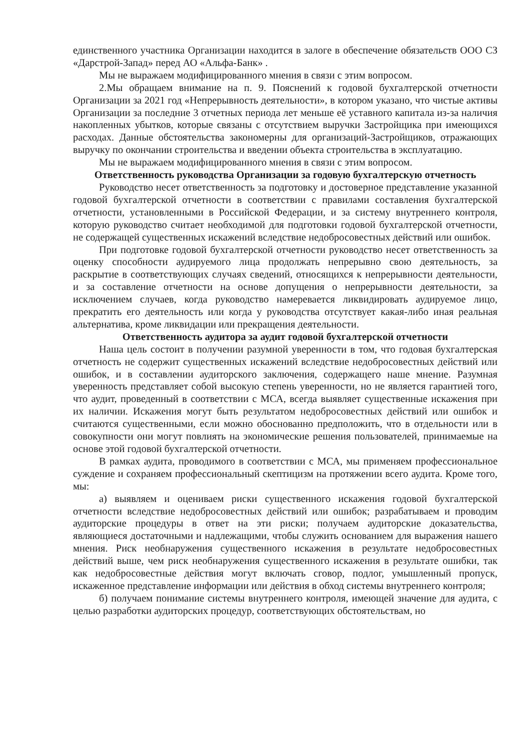единственного участника Организации находится в залоге в обеспечение обязательств ООО СЗ «Дарстрой-Запад» перед АО «Альфа-Банк» .
Мы не выражаем модифицированного мнения в связи с этим вопросом.
2.Мы обращаем внимание на п. 9. Пояснений к годовой бухгалтерской отчетности Организации за 2021 год «Непрерывность деятельности», в котором указано, что чистые активы Организации за последние 3 отчетных периода лет меньше её уставного капитала из-за наличия накопленных убытков, которые связаны с отсутствием выручки Застройщика при имеющихся расходах. Данные обстоятельства закономерны для организаций-Застройщиков, отражающих выручку по окончании строительства и введении объекта строительства в эксплуатацию.
Мы не выражаем модифицированного мнения в связи с этим вопросом.
Ответственность руководства Организации за годовую бухгалтерскую отчетность
Руководство несет ответственность за подготовку и достоверное представление указанной годовой бухгалтерской отчетности в соответствии с правилами составления бухгалтерской отчетности, установленными в Российской Федерации, и за систему внутреннего контроля, которую руководство считает необходимой для подготовки годовой бухгалтерской отчетности, не содержащей существенных искажений вследствие недобросовестных действий или ошибок.
При подготовке годовой бухгалтерской отчетности руководство несет ответственность за оценку способности аудируемого лица продолжать непрерывно свою деятельность, за раскрытие в соответствующих случаях сведений, относящихся к непрерывности деятельности, и за составление отчетности на основе допущения о непрерывности деятельности, за исключением случаев, когда руководство намеревается ликвидировать аудируемое лицо, прекратить его деятельность или когда у руководства отсутствует какая-либо иная реальная альтернатива, кроме ликвидации или прекращения деятельности.
Ответственность аудитора за аудит годовой бухгалтерской отчетности
Наша цель состоит в получении разумной уверенности в том, что годовая бухгалтерская отчетность не содержит существенных искажений вследствие недобросовестных действий или ошибок, и в составлении аудиторского заключения, содержащего наше мнение. Разумная уверенность представляет собой высокую степень уверенности, но не является гарантией того, что аудит, проведенный в соответствии с МСА, всегда выявляет существенные искажения при их наличии. Искажения могут быть результатом недобросовестных действий или ошибок и считаются существенными, если можно обоснованно предположить, что в отдельности или в совокупности они могут повлиять на экономические решения пользователей, принимаемые на основе этой годовой бухгалтерской отчетности.
В рамках аудита, проводимого в соответствии с МСА, мы применяем профессиональное суждение и сохраняем профессиональный скептицизм на протяжении всего аудита. Кроме того, мы:
а) выявляем и оцениваем риски существенного искажения годовой бухгалтерской отчетности вследствие недобросовестных действий или ошибок; разрабатываем и проводим аудиторские процедуры в ответ на эти риски; получаем аудиторские доказательства, являющиеся достаточными и надлежащими, чтобы служить основанием для выражения нашего мнения. Риск необнаружения существенного искажения в результате недобросовестных действий выше, чем риск необнаружения существенного искажения в результате ошибки, так как недобросовестные действия могут включать сговор, подлог, умышленный пропуск, искаженное представление информации или действия в обход системы внутреннего контроля;
б) получаем понимание системы внутреннего контроля, имеющей значение для аудита, с целью разработки аудиторских процедур, соответствующих обстоятельствам, но